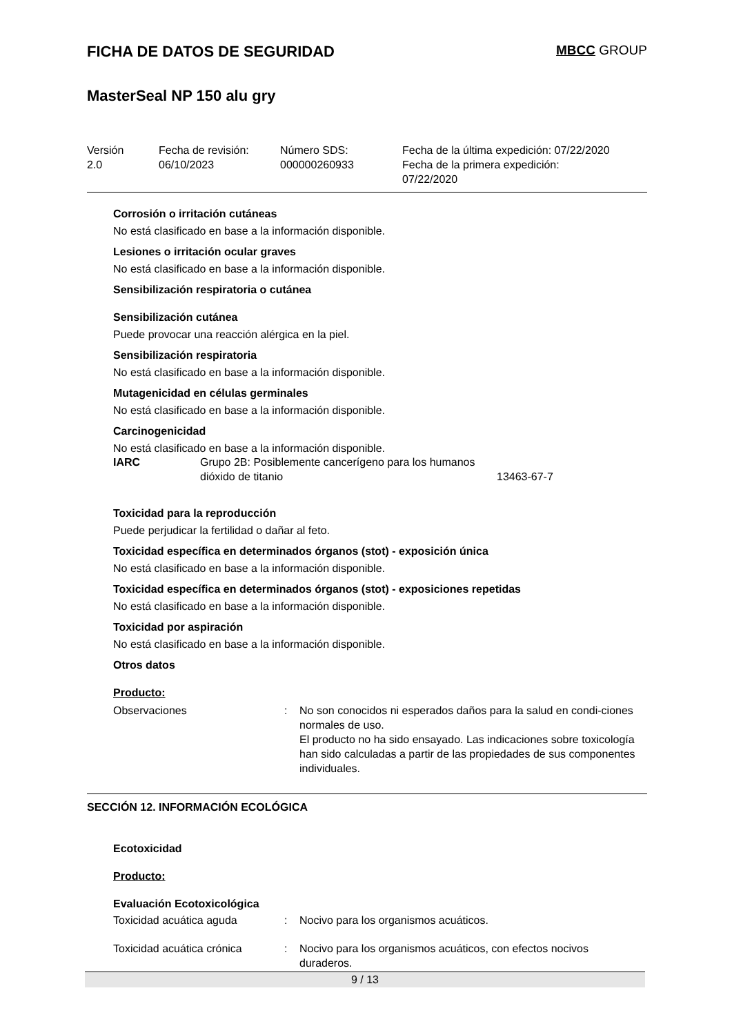FICHA DE DATOS DE SEGURIDAD MBCC GROUP
MasterSeal NP 150 alu gry
| Versión 2.0 | Fecha de revisión: 06/10/2023 | Número SDS: 000000260933 | Fecha de la última expedición: 07/22/2020 Fecha de la primera expedición: 07/22/2020 |
Corrosión o irritación cutáneas
No está clasificado en base a la información disponible.
Lesiones o irritación ocular graves
No está clasificado en base a la información disponible.
Sensibilización respiratoria o cutánea
Sensibilización cutánea
Puede provocar una reacción alérgica en la piel.
Sensibilización respiratoria
No está clasificado en base a la información disponible.
Mutagenicidad en células germinales
No está clasificado en base a la información disponible.
Carcinogenicidad
No está clasificado en base a la información disponible.
| IARC | Grupo 2B: Posiblemente cancerígeno para los humanos dióxido de titanio | 13463-67-7 |
Toxicidad para la reproducción
Puede perjudicar la fertilidad o dañar al feto.
Toxicidad específica en determinados órganos (stot) - exposición única
No está clasificado en base a la información disponible.
Toxicidad específica en determinados órganos (stot) - exposiciones repetidas
No está clasificado en base a la información disponible.
Toxicidad por aspiración
No está clasificado en base a la información disponible.
Otros datos
Producto:
| Observaciones | : | No son conocidos ni esperados daños para la salud en condi-ciones normales de uso. El producto no ha sido ensayado. Las indicaciones sobre toxicología han sido calculadas a partir de las propiedades de sus componentes individuales. |
SECCIÓN 12. INFORMACIÓN ECOLÓGICA
Ecotoxicidad
Producto:
Evaluación Ecotoxicológica
| Toxicidad acuática aguda | : | Nocivo para los organismos acuáticos. |
| Toxicidad acuática crónica | : | Nocivo para los organismos acuáticos, con efectos nocivos duraderos. |
9 / 13